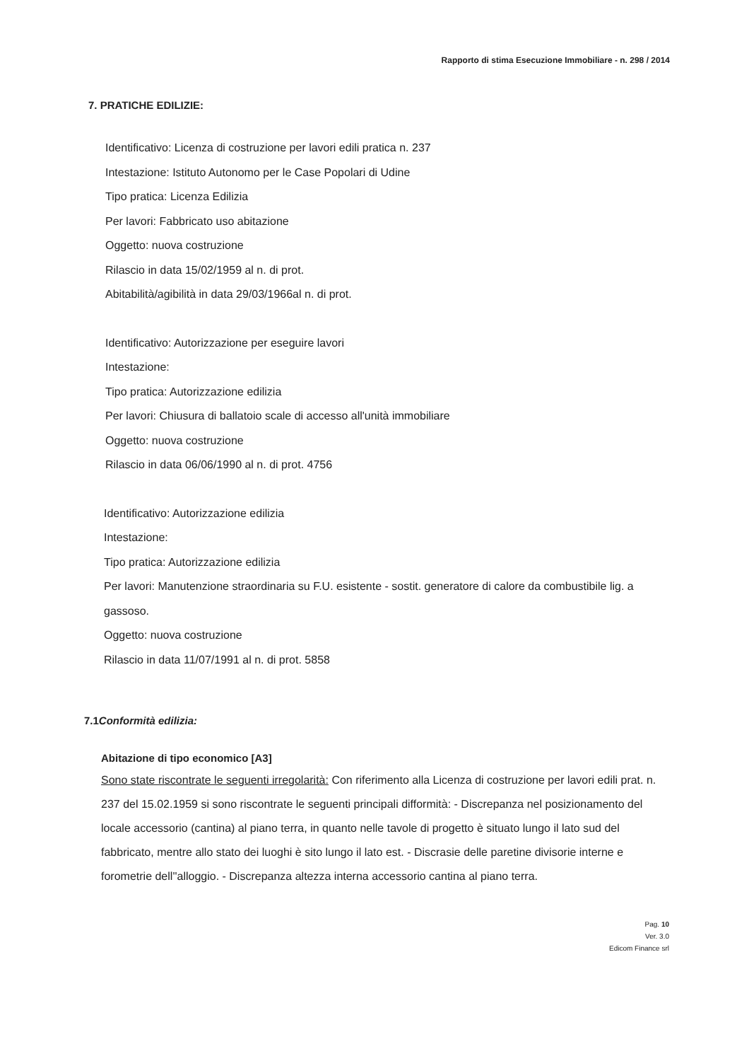Rapporto di stima Esecuzione Immobiliare - n. 298 / 2014
7. PRATICHE EDILIZIE:
Identificativo: Licenza di costruzione per lavori edili pratica n. 237
Intestazione: Istituto Autonomo per le Case Popolari di Udine
Tipo pratica: Licenza Edilizia
Per lavori: Fabbricato uso abitazione
Oggetto: nuova costruzione
Rilascio in data 15/02/1959 al n. di prot.
Abitabilità/agibilità in data 29/03/1966al n. di prot.
Identificativo: Autorizzazione per eseguire lavori
Intestazione:
Tipo pratica: Autorizzazione edilizia
Per lavori: Chiusura di ballatoio scale di accesso all'unità immobiliare
Oggetto: nuova costruzione
Rilascio in data 06/06/1990 al n. di prot. 4756
Identificativo: Autorizzazione edilizia
Intestazione:
Tipo pratica: Autorizzazione edilizia
Per lavori: Manutenzione straordinaria su F.U. esistente - sostit. generatore di calore da combustibile lig. a gassoso.
Oggetto: nuova costruzione
Rilascio in data 11/07/1991 al n. di prot. 5858
7.1 Conformità edilizia:
Abitazione di tipo economico [A3]
Sono state riscontrate le seguenti irregolarità: Con riferimento alla Licenza di costruzione per lavori edili prat. n. 237 del 15.02.1959 si sono riscontrate le seguenti principali difformità: - Discrepanza nel posizionamento del locale accessorio (cantina) al piano terra, in quanto nelle tavole di progetto è situato lungo il lato sud del fabbricato, mentre allo stato dei luoghi è sito lungo il lato est. - Discrasie delle paretine divisorie interne e forometrie dell''alloggio. - Discrepanza altezza interna accessorio cantina al piano terra.
Pag. 10
Ver. 3.0
Edicom Finance srl